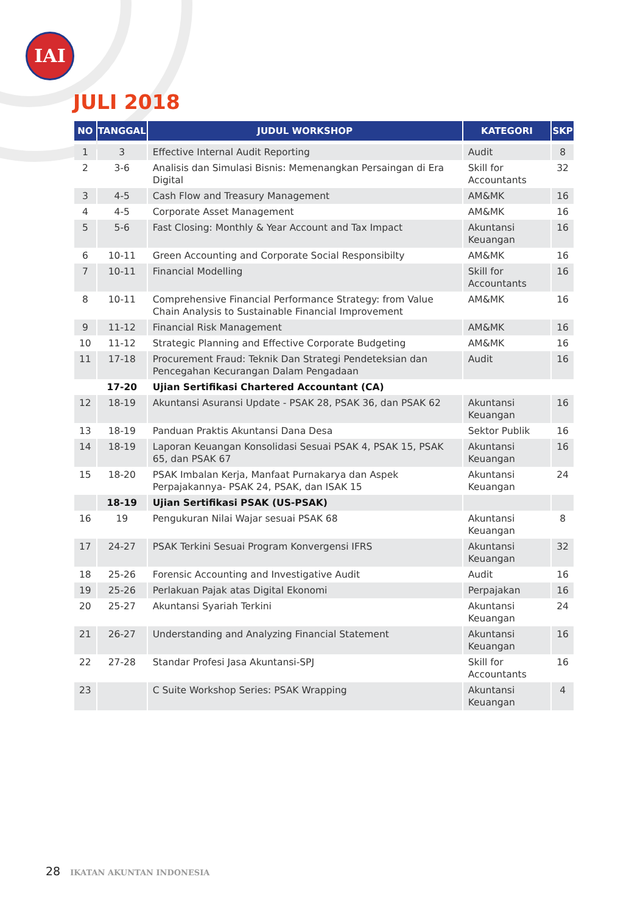IAI
JULI 2018
| NO | TANGGAL | JUDUL WORKSHOP | KATEGORI | SKP |
| --- | --- | --- | --- | --- |
| 1 | 3 | Effective Internal Audit Reporting | Audit | 8 |
| 2 | 3-6 | Analisis dan Simulasi Bisnis: Memenangkan Persaingan di Era Digital | Skill for Accountants | 32 |
| 3 | 4-5 | Cash Flow and Treasury Management | AM&MK | 16 |
| 4 | 4-5 | Corporate Asset Management | AM&MK | 16 |
| 5 | 5-6 | Fast Closing: Monthly & Year Account and Tax Impact | Akuntansi Keuangan | 16 |
| 6 | 10-11 | Green Accounting and Corporate Social Responsibilty | AM&MK | 16 |
| 7 | 10-11 | Financial Modelling | Skill for Accountants | 16 |
| 8 | 10-11 | Comprehensive Financial Performance Strategy: from Value Chain Analysis to Sustainable Financial Improvement | AM&MK | 16 |
| 9 | 11-12 | Financial Risk Management | AM&MK | 16 |
| 10 | 11-12 | Strategic Planning and Effective Corporate Budgeting | AM&MK | 16 |
| 11 | 17-18 | Procurement Fraud: Teknik Dan Strategi Pendeteksian dan Pencegahan Kecurangan Dalam Pengadaan | Audit | 16 |
| | 17-20 | Ujian Sertifikasi Chartered Accountant (CA) | | |
| 12 | 18-19 | Akuntansi Asuransi Update - PSAK 28, PSAK 36, dan PSAK 62 | Akuntansi Keuangan | 16 |
| 13 | 18-19 | Panduan Praktis Akuntansi Dana Desa | Sektor Publik | 16 |
| 14 | 18-19 | Laporan Keuangan Konsolidasi Sesuai PSAK 4, PSAK 15, PSAK 65, dan PSAK 67 | Akuntansi Keuangan | 16 |
| 15 | 18-20 | PSAK Imbalan Kerja, Manfaat Purnakarya dan Aspek Perpajakannya- PSAK 24, PSAK, dan ISAK 15 | Akuntansi Keuangan | 24 |
| | 18-19 | Ujian Sertifikasi PSAK (US-PSAK) | | |
| 16 | 19 | Pengukuran Nilai Wajar sesuai PSAK 68 | Akuntansi Keuangan | 8 |
| 17 | 24-27 | PSAK Terkini Sesuai Program Konvergensi IFRS | Akuntansi Keuangan | 32 |
| 18 | 25-26 | Forensic Accounting and Investigative Audit | Audit | 16 |
| 19 | 25-26 | Perlakuan Pajak atas Digital Ekonomi | Perpajakan | 16 |
| 20 | 25-27 | Akuntansi Syariah Terkini | Akuntansi Keuangan | 24 |
| 21 | 26-27 | Understanding and Analyzing Financial Statement | Akuntansi Keuangan | 16 |
| 22 | 27-28 | Standar Profesi Jasa Akuntansi-SPJ | Skill for Accountants | 16 |
| 23 | | C Suite Workshop Series: PSAK Wrapping | Akuntansi Keuangan | 4 |
28 IKATAN AKUNTAN INDONESIA